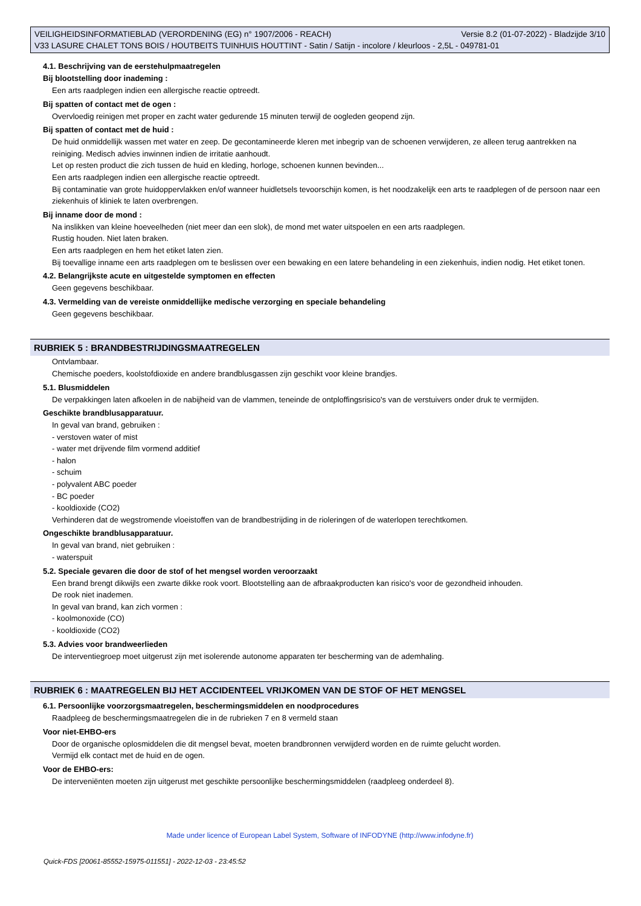VEILIGHEIDSINFORMATIEBLAD (VERORDENING (EG) n° 1907/2006 - REACH) Versie 8.2 (01-07-2022) - Bladzijde 3/10
V33 LASURE CHALET TONS BOIS / HOUTBEITS TUINHUIS HOUTTINT - Satin / Satijn - incolore / kleurloos - 2,5L - 049781-01
4.1. Beschrijving van de eerstehulpmaatregelen
Bij blootstelling door inademing :
Een arts raadplegen indien een allergische reactie optreedt.
Bij spatten of contact met de ogen :
Overvloedig reinigen met proper en zacht water gedurende 15 minuten terwijl de oogleden geopend zijn.
Bij spatten of contact met de huid :
De huid onmiddellijk wassen met water en zeep. De gecontamineerde kleren met inbegrip van de schoenen verwijderen, ze alleen terug aantrekken na reiniging. Medisch advies inwinnen indien de irritatie aanhoudt.
Let op resten product die zich tussen de huid en kleding, horloge, schoenen kunnen bevinden...
Een arts raadplegen indien een allergische reactie optreedt.
Bij contaminatie van grote huidoppervlakken en/of wanneer huidletsels tevoorschijn komen, is het noodzakelijk een arts te raadplegen of de persoon naar een ziekenhuis of kliniek te laten overbrengen.
Bij inname door de mond :
Na inslikken van kleine hoeveelheden (niet meer dan een slok), de mond met water uitspoelen en een arts raadplegen.
Rustig houden. Niet laten braken.
Een arts raadplegen en hem het etiket laten zien.
Bij toevallige inname een arts raadplegen om te beslissen over een bewaking en een latere behandeling in een ziekenhuis, indien nodig. Het etiket tonen.
4.2. Belangrijkste acute en uitgestelde symptomen en effecten
Geen gegevens beschikbaar.
4.3. Vermelding van de vereiste onmiddellijke medische verzorging en speciale behandeling
Geen gegevens beschikbaar.
RUBRIEK 5 : BRANDBESTRIJDINGSMAATREGELEN
Ontvlambaar.
Chemische poeders, koolstofdioxide en andere brandblusgassen zijn geschikt voor kleine brandjes.
5.1. Blusmiddelen
De verpakkingen laten afkoelen in de nabijheid van de vlammen, teneinde de ontploffingsrisico's van de verstuivers onder druk te vermijden.
Geschikte brandblusapparatuur.
In geval van brand, gebruiken :
- verstoven water of mist
- water met drijvende film vormend additief
- halon
- schuim
- polyvalent ABC poeder
- BC poeder
- kooldioxide (CO2)
Verhinderen dat de wegstromende vloeistoffen van de brandbestrijding in de rioleringen of de waterlopen terechtkomen.
Ongeschikte brandblusapparatuur.
In geval van brand, niet gebruiken :
- waterspuit
5.2. Speciale gevaren die door de stof of het mengsel worden veroorzaakt
Een brand brengt dikwijls een zwarte dikke rook voort. Blootstelling aan de afbraakproducten kan risico's voor de gezondheid inhouden.
De rook niet inademen.
In geval van brand, kan zich vormen :
- koolmonoxide (CO)
- kooldioxide (CO2)
5.3. Advies voor brandweerlieden
De interventiegroep moet uitgerust zijn met isolerende autonome apparaten ter bescherming van de ademhaling.
RUBRIEK 6 : MAATREGELEN BIJ HET ACCIDENTEEL VRIJKOMEN VAN DE STOF OF HET MENGSEL
6.1. Persoonlijke voorzorgsmaatregelen, beschermingsmiddelen en noodprocedures
Raadpleeg de beschermingsmaatregelen die in de rubrieken 7 en 8 vermeld staan
Voor niet-EHBO-ers
Door de organische oplosmiddelen die dit mengsel bevat, moeten brandbronnen verwijderd worden en de ruimte gelucht worden.
Vermijd elk contact met de huid en de ogen.
Voor de EHBO-ers:
De interveniënten moeten zijn uitgerust met geschikte persoonlijke beschermingsmiddelen (raadpleeg onderdeel 8).
Made under licence of European Label System, Software of INFODYNE (http://www.infodyne.fr)
Quick-FDS [20061-85552-15975-011551] - 2022-12-03 - 23:45:52